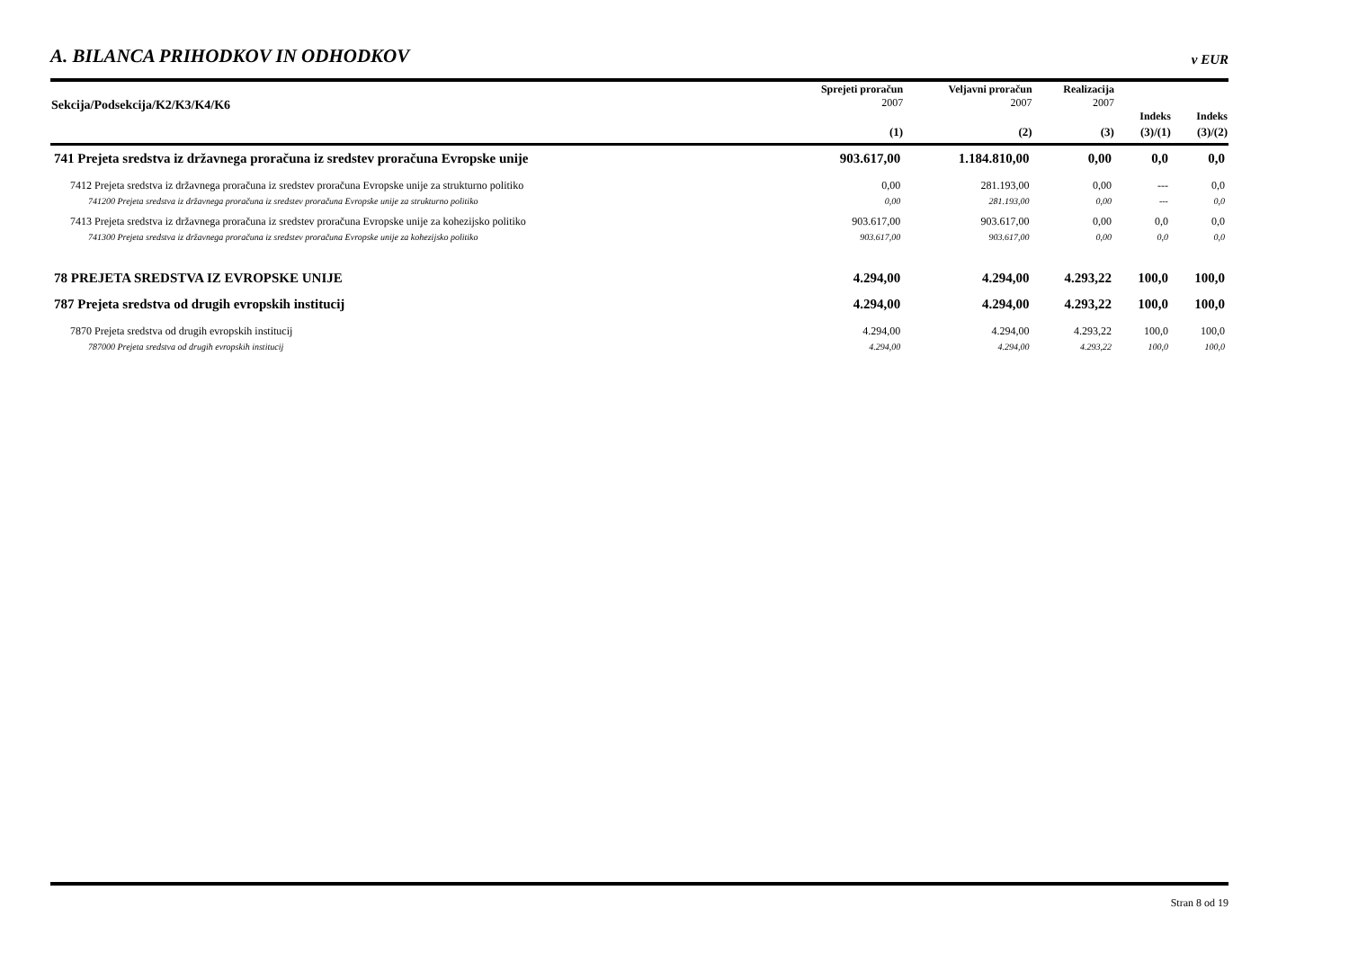A. BILANCA PRIHODKOV IN ODHODKOV v EUR
| Sekcija/Podsekcija/K2/K3/K4/K6 | Sprejeti proračun 2007 | Veljavni proračun 2007 | Realizacija 2007 | Indeks | Indeks |
| --- | --- | --- | --- | --- | --- |
| | (1) | (2) | (3) | (3)/(1) | (3)/(2) |
| 741 Prejeta sredstva iz državnega proračuna iz sredstev proračuna Evropske unije | 903.617,00 | 1.184.810,00 | 0,00 | 0,0 | 0,0 |
| 7412 Prejeta sredstva iz državnega proračuna iz sredstev proračuna Evropske unije za strukturno politiko | 0,00 | 281.193,00 | 0,00 | --- | 0,0 |
| 741200 Prejeta sredstva iz državnega proračuna iz sredstev proračuna Evropske unije za strukturno politiko | 0,00 | 281.193,00 | 0,00 | --- | 0,0 |
| 7413 Prejeta sredstva iz državnega proračuna iz sredstev proračuna Evropske unije za kohezijsko politiko | 903.617,00 | 903.617,00 | 0,00 | 0,0 | 0,0 |
| 741300 Prejeta sredstva iz državnega proračuna iz sredstev proračuna Evropske unije za kohezijsko politiko | 903.617,00 | 903.617,00 | 0,00 | 0,0 | 0,0 |
| 78 PREJETA SREDSTVA IZ EVROPSKE UNIJE | 4.294,00 | 4.294,00 | 4.293,22 | 100,0 | 100,0 |
| 787 Prejeta sredstva od drugih evropskih institucij | 4.294,00 | 4.294,00 | 4.293,22 | 100,0 | 100,0 |
| 7870 Prejeta sredstva od drugih evropskih institucij | 4.294,00 | 4.294,00 | 4.293,22 | 100,0 | 100,0 |
| 787000 Prejeta sredstva od drugih evropskih institucij | 4.294,00 | 4.294,00 | 4.293,22 | 100,0 | 100,0 |
Stran 8 od 19